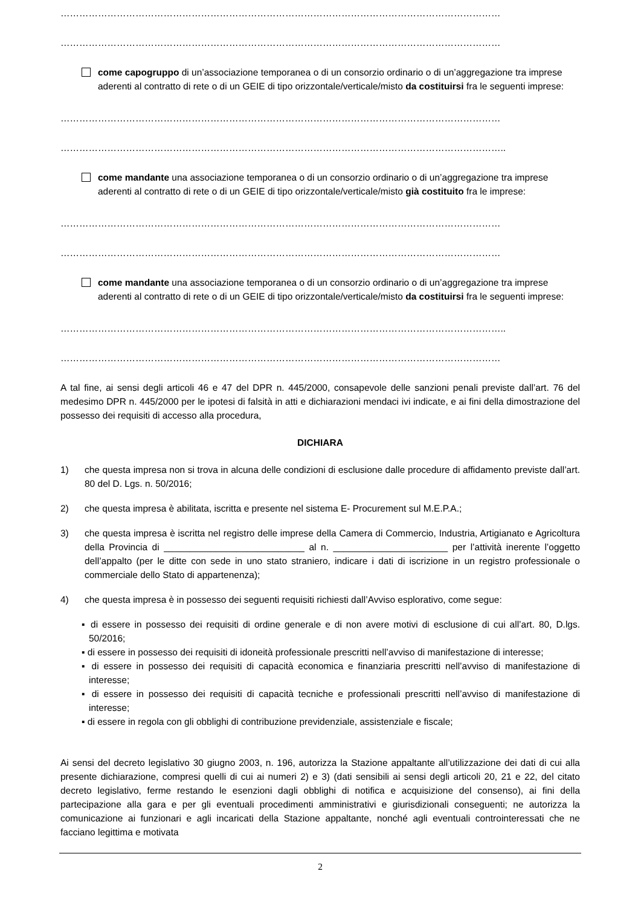……………………………………………………………………………………………………………………………
……………………………………………………………………………………………………………………………
come capogruppo di un’associazione temporanea o di un consorzio ordinario o di un’aggregazione tra imprese aderenti al contratto di rete o di un GEIE di tipo orizzontale/verticale/misto da costituirsi fra le seguenti imprese:
……………………………………………………………………………………………………………………………
……………………………………………………………………………………………………………………………..
come mandante una associazione temporanea o di un consorzio ordinario o di un’aggregazione tra imprese aderenti al contratto di rete o di un GEIE di tipo orizzontale/verticale/misto già costituito fra le imprese:
……………………………………………………………………………………………………………………………
……………………………………………………………………………………………………………………………
come mandante una associazione temporanea o di un consorzio ordinario o di un’aggregazione tra imprese aderenti al contratto di rete o di un GEIE di tipo orizzontale/verticale/misto da costituirsi fra le seguenti imprese:
……………………………………………………………………………………………………………………………..
……………………………………………………………………………………………………………………………
A tal fine, ai sensi degli articoli 46 e 47 del DPR n. 445/2000, consapevole delle sanzioni penali previste dall’art. 76 del medesimo DPR n. 445/2000 per le ipotesi di falsità in atti e dichiarazioni mendaci ivi indicate, e ai fini della dimostrazione del possesso dei requisiti di accesso alla procedura,
DICHIARA
1) che questa impresa non si trova in alcuna delle condizioni di esclusione dalle procedure di affidamento previste dall’art. 80 del D. Lgs. n. 50/2016;
2) che questa impresa è abilitata, iscritta e presente nel sistema E- Procurement sul M.E.P.A.;
3) che questa impresa è iscritta nel registro delle imprese della Camera di Commercio, Industria, Artigianato e Agricoltura della Provincia di ___________________________ al n. ______________________ per l’attività inerente l’oggetto dell’appalto (per le ditte con sede in uno stato straniero, indicare i dati di iscrizione in un registro professionale o commerciale dello Stato di appartenenza);
4) che questa impresa è in possesso dei seguenti requisiti richiesti dall’Avviso esplorativo, come segue:
▪ di essere in possesso dei requisiti di ordine generale e di non avere motivi di esclusione di cui all’art. 80, D.lgs. 50/2016;
▪ di essere in possesso dei requisiti di idoneità professionale prescritti nell’avviso di manifestazione di interesse;
▪ di essere in possesso dei requisiti di capacità economica e finanziaria prescritti nell’avviso di manifestazione di interesse;
▪ di essere in possesso dei requisiti di capacità tecniche e professionali prescritti nell’avviso di manifestazione di interesse;
▪ di essere in regola con gli obblighi di contribuzione previdenziale, assistenziale e fiscale;
Ai sensi del decreto legislativo 30 giugno 2003, n. 196, autorizza la Stazione appaltante all’utilizzazione dei dati di cui alla presente dichiarazione, compresi quelli di cui ai numeri 2) e 3) (dati sensibili ai sensi degli articoli 20, 21 e 22, del citato decreto legislativo, ferme restando le esenzioni dagli obblighi di notifica e acquisizione del consenso), ai fini della partecipazione alla gara e per gli eventuali procedimenti amministrativi e giurisdizionali conseguenti; ne autorizza la comunicazione ai funzionari e agli incaricati della Stazione appaltante, nonché agli eventuali controinteressati che ne facciano legittima e motivata
2